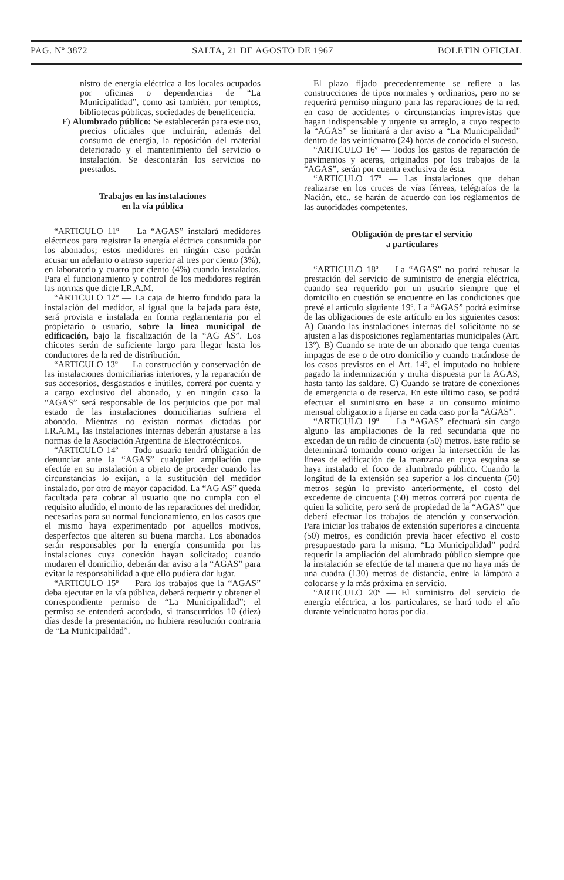PAG. Nº 3872 SALTA, 21 DE AGOSTO DE 1967 BOLETIN OFICIAL
nistro de energía eléctrica a los locales ocupados por oficinas o dependencias de “La Municipalidad”, como así también, por templos, bibliotecas públicas, sociedades de beneficencia.
F) Alumbrado público: Se establecerán para este uso, precios oficiales que incluirán, además del consumo de energía, la reposición del material deteriorado y el mantenimiento del servicio o instalación. Se descontarán los servicios no prestados.
Trabajos en las instalaciones
en la vía pública
“ARTICULO 11º — La “AGAS” instalará medidores eléctricos para registrar la energía eléctrica consumida por los abonados; estos medidores en ningún caso podrán acusar un adelanto o atraso superior al tres por ciento (3%), en laboratorio y cuatro por ciento (4%) cuando instalados. Para el funcionamiento y control de los medidores regirán las normas que dicte I.R.A.M.
“ARTICULO 12º — La caja de hierro fundido para la instalación del medidor, al igual que la bajada para éste, será provista e instalada en forma reglamentaria por el propietario o usuario, sobre la línea municipal de edificación, bajo la fiscalización de la “AG AS”. Los chicotes serán de suficiente largo para llegar hasta los conductores de la red de distribución.
“ARTICULO 13º — La construcción y conservación de las instalaciones domiciliarias interiores, y la reparación de sus accesorios, desgastados e inútiles, correrá por cuenta y a cargo exclusivo del abonado, y en ningún caso la “AGAS” será responsable de los perjuicios que por mal estado de las instalaciones domiciliarias sufriera el abonado. Mientras no existan normas dictadas por I.R.A.M., las instalaciones internas deberán ajustarse a las normas de la Asociación Argentina de Electrotécnicos.
“ARTICULO 14º — Todo usuario tendrá obligación de denunciar ante la “AGAS” cualquier ampliación que efectúe en su instalación a objeto de proceder cuando las circunstancias lo exijan, a la sustitución del medidor instalado, por otro de mayor capacidad. La “AG AS” queda facultada para cobrar al usuario que no cumpla con el requisito aludido, el monto de las reparaciones del medidor, necesarias para su normal funcionamiento, en los casos que el mismo haya experimentado por aquellos motivos, desperfectos que alteren su buena marcha. Los abonados serán responsables por la energía consumida por las instalaciones cuya conexión hayan solicitado; cuando mudaren el domicilio, deberán dar aviso a la “AGAS” para evitar la responsabilidad a que ello pudiera dar lugar.
“ARTICULO 15º — Para los trabajos que la “AGAS” deba ejecutar en la vía pública, deberá requerir y obtener el correspondiente permiso de “La Municipalidad”; el permiso se entenderá acordado, si transcurridos 10 (diez) días desde la presentación, no hubiera resolución contraria de “La Municipalidad”.
El plazo fijado precedentemente se refiere a las construcciones de tipos normales y ordinarios, pero no se requerirá permiso ninguno para las reparaciones de la red, en caso de accidentes o circunstancias imprevistas que hagan indispensable y urgente su arreglo, a cuyo respecto la “AGAS” se limitará a dar aviso a “La Municipalidad” dentro de las veinticuatro (24) horas de conocido el suceso.
“ARTICULO 16º — Todos los gastos de reparación de pavimentos y aceras, originados por los trabajos de la “AGAS”, serán por cuenta exclusiva de ésta.
“ARTICULO 17º — Las instalaciones que deban realizarse en los cruces de vías férreas, telégrafos de la Nación, etc., se harán de acuerdo con los reglamentos de las autoridades competentes.
Obligación de prestar el servicio
a particulares
“ARTICULO 18º — La “AGAS” no podrá rehusar la prestación del servicio de suministro de energía eléctrica, cuando sea requerido por un usuario siempre que el domicilio en cuestión se encuentre en las condiciones que prevé el artículo siguiente 19º. La “AGAS” podrá eximirse de las obligaciones de este artículo en los siguientes casos: A) Cuando las instalaciones internas del solicitante no se ajusten a las disposiciones reglamentarias municipales (Art. 13º). B) Cuando se trate de un abonado que tenga cuentas impagas de ese o de otro domicilio y cuando tratándose de los casos previstos en el Art. 14º, el imputado no hubiere pagado la indemnización y multa dispuesta por la AGAS, hasta tanto las saldare. C) Cuando se tratare de conexiones de emergencia o de reserva. En este último caso, se podrá efectuar el suministro en base a un consumo mínimo mensual obligatorio a fijarse en cada caso por la “AGAS”.
“ARTICULO 19º — La “AGAS” efectuará sin cargo alguno las ampliaciones de la red secundaria que no excedan de un radio de cincuenta (50) metros. Este radio se determinará tomando como origen la intersección de las líneas de edificación de la manzana en cuya esquina se haya instalado el foco de alumbrado público. Cuando la longitud de la extensión sea superior a los cincuenta (50) metros según lo previsto anteriormente, el costo del excedente de cincuenta (50) metros correrá por cuenta de quien la solicite, pero será de propiedad de la “AGAS” que deberá efectuar los trabajos de atención y conservación. Para iniciar los trabajos de extensión superiores a cincuenta (50) metros, es condición previa hacer efectivo el costo presupuestado para la misma. “La Municipalidad” podrá requerir la ampliación del alumbrado público siempre que la instalación se efectúe de tal manera que no haya más de una cuadra (130) metros de distancia, entre la lámpara a colocarse y la más próxima en servicio.
“ARTICULO 20º — El suministro del servicio de energía eléctrica, a los particulares, se hará todo el año durante veinticuatro horas por día.